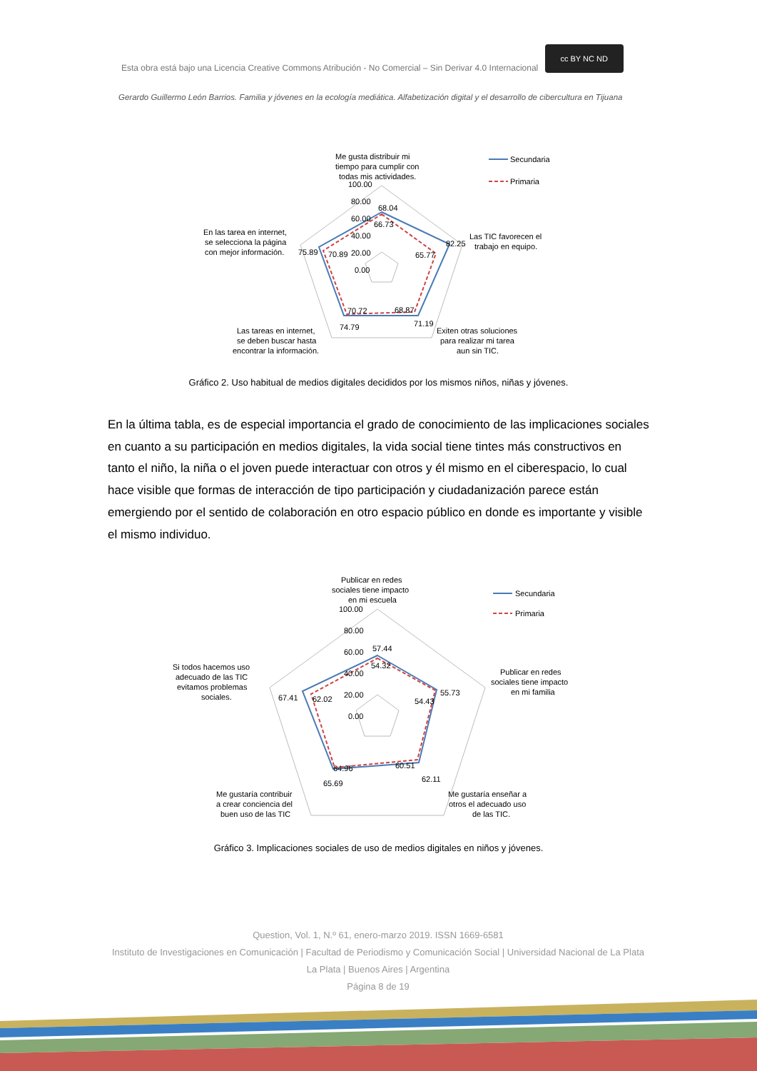Esta obra está bajo una Licencia Creative Commons Atribución - No Comercial – Sin Derivar 4.0 Internacional cc BY NC ND
Gerardo Guillermo León Barrios. Familia y jóvenes en la ecología mediática. Alfabetización digital y el desarrollo de cibercultura en Tijuana
Me gusta distribuir mi
tiempo para cumplir con
todas mis actividades.
100.00
80.00
60.00
40.00
20.00
0.00
68.04
66.73
82.25
65.77
68.87
71.19
70.72
74.79
75.89
70.89
Las TIC favorecen el
trabajo en equipo.
En las tarea en internet,
se selecciona la página
con mejor información.
Exiten otras soluciones
para realizar mi tarea
aun sin TIC.
Las tareas en internet,
se deben buscar hasta
encontrar la información.
Secundaria
Primaria
Gráfico 2. Uso habitual de medios digitales decididos por los mismos niños, niñas y jóvenes.
En la última tabla, es de especial importancia el grado de conocimiento de las implicaciones sociales en cuanto a su participación en medios digitales, la vida social tiene tintes más constructivos en tanto el niño, la niña o el joven puede interactuar con otros y él mismo en el ciberespacio, lo cual hace visible que formas de interacción de tipo participación y ciudadanización parece están emergiendo por el sentido de colaboración en otro espacio público en donde es importante y visible el mismo individuo.
Publicar en redes
sociales tiene impacto
en mi escuela
100.00
80.00
60.00
40.00
20.00
0.00
57.44
54.32
55.73
54.43
60.51
62.11
64.96
65.69
67.41
62.02
Publicar en redes
sociales tiene impacto
en mi familia
Si todos hacemos uso
adecuado de las TIC
evitamos problemas
sociales.
Me gustaría enseñar a
otros el adecuado uso
de las TIC.
Me gustaría contribuir
a crear conciencia del
buen uso de las TIC
Secundaria
Primaria
Gráfico 3. Implicaciones sociales de uso de medios digitales en niños y jóvenes.
Question, Vol. 1, N.º 61, enero-marzo 2019. ISSN 1669-6581
Instituto de Investigaciones en Comunicación | Facultad de Periodismo y Comunicación Social | Universidad Nacional de La Plata La Plata | Buenos Aires | Argentina
Página 8 de 19